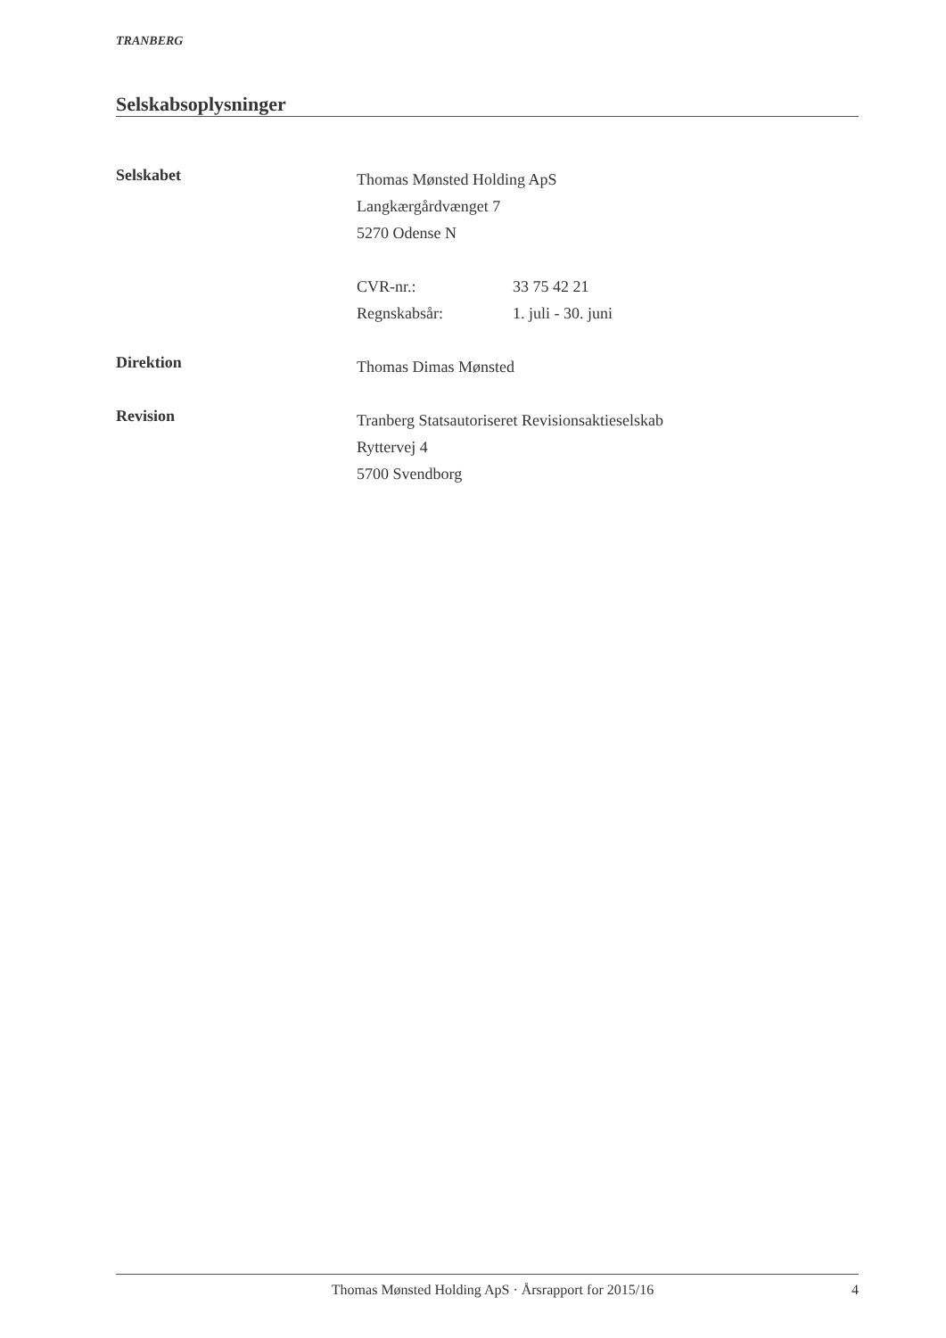TRANBERG
Selskabsoplysninger
Selskabet
Thomas Mønsted Holding ApS
Langkærgårdvænget 7
5270 Odense N
CVR-nr.: 33 75 42 21
Regnskabsår: 1. juli - 30. juni
Direktion
Thomas Dimas Mønsted
Revision
Tranberg Statsautoriseret Revisionsaktieselskab
Ryttervej 4
5700 Svendborg
Thomas Mønsted Holding ApS · Årsrapport for 2015/16 4